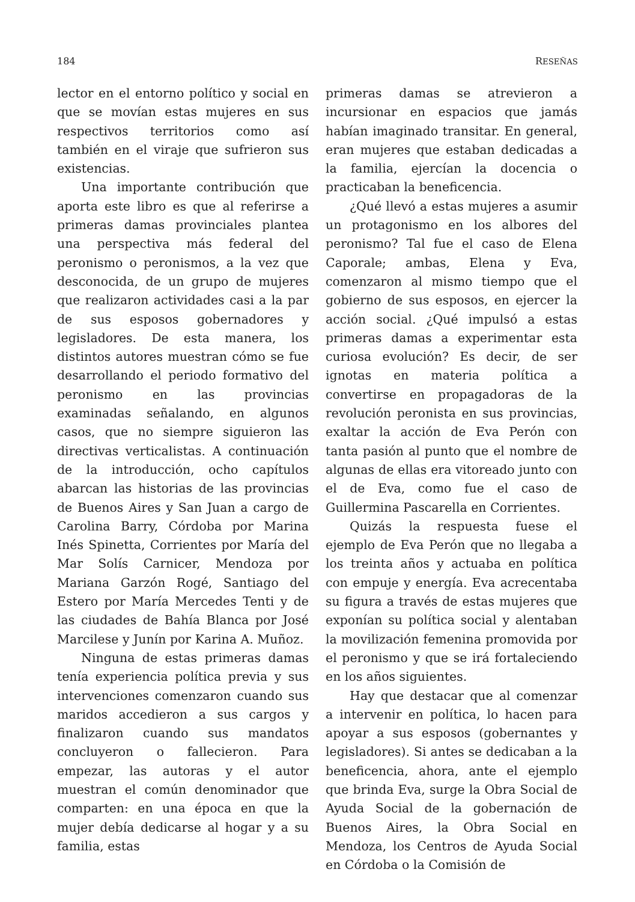184 RESEÑAS
lector en el entorno político y social en que se movían estas mujeres en sus respectivos territorios como así también en el viraje que sufrieron sus existencias.
Una importante contribución que aporta este libro es que al referirse a primeras damas provinciales plantea una perspectiva más federal del peronismo o peronismos, a la vez que desconocida, de un grupo de mujeres que realizaron actividades casi a la par de sus esposos gobernadores y legisladores. De esta manera, los distintos autores muestran cómo se fue desarrollando el periodo formativo del peronismo en las provincias examinadas señalando, en algunos casos, que no siempre siguieron las directivas verticalistas. A continuación de la introducción, ocho capítulos abarcan las historias de las provincias de Buenos Aires y San Juan a cargo de Carolina Barry, Córdoba por Marina Inés Spinetta, Corrientes por María del Mar Solís Carnicer, Mendoza por Mariana Garzón Rogé, Santiago del Estero por María Mercedes Tenti y de las ciudades de Bahía Blanca por José Marcilese y Junín por Karina A. Muñoz.
Ninguna de estas primeras damas tenía experiencia política previa y sus intervenciones comenzaron cuando sus maridos accedieron a sus cargos y finalizaron cuando sus mandatos concluyeron o fallecieron. Para empezar, las autoras y el autor muestran el común denominador que comparten: en una época en que la mujer debía dedicarse al hogar y a su familia, estas
primeras damas se atrevieron a incursionar en espacios que jamás habían imaginado transitar. En general, eran mujeres que estaban dedicadas a la familia, ejercían la docencia o practicaban la beneficencia.
¿Qué llevó a estas mujeres a asumir un protagonismo en los albores del peronismo? Tal fue el caso de Elena Caporale; ambas, Elena y Eva, comenzaron al mismo tiempo que el gobierno de sus esposos, en ejercer la acción social. ¿Qué impulsó a estas primeras damas a experimentar esta curiosa evolución? Es decir, de ser ignotas en materia política a convertirse en propagadoras de la revolución peronista en sus provincias, exaltar la acción de Eva Perón con tanta pasión al punto que el nombre de algunas de ellas era vitoreado junto con el de Eva, como fue el caso de Guillermina Pascarella en Corrientes.
Quizás la respuesta fuese el ejemplo de Eva Perón que no llegaba a los treinta años y actuaba en política con empuje y energía. Eva acrecentaba su figura a través de estas mujeres que exponían su política social y alentaban la movilización femenina promovida por el peronismo y que se irá fortaleciendo en los años siguientes.
Hay que destacar que al comenzar a intervenir en política, lo hacen para apoyar a sus esposos (gobernantes y legisladores). Si antes se dedicaban a la beneficencia, ahora, ante el ejemplo que brinda Eva, surge la Obra Social de Ayuda Social de la gobernación de Buenos Aires, la Obra Social en Mendoza, los Centros de Ayuda Social en Córdoba o la Comisión de